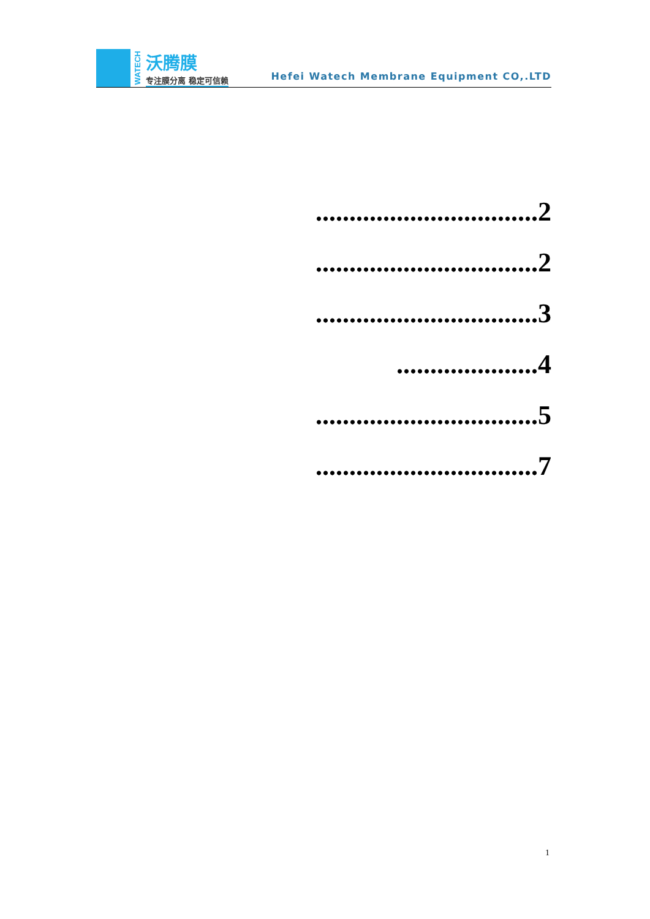WATECH
沃腾膜
专注膜分离 稳定可信赖
Hefei Watech Membrane Equipment CO,.LTD
.................................2
.................................2
.................................3
.....................4
.................................5
.................................7
1